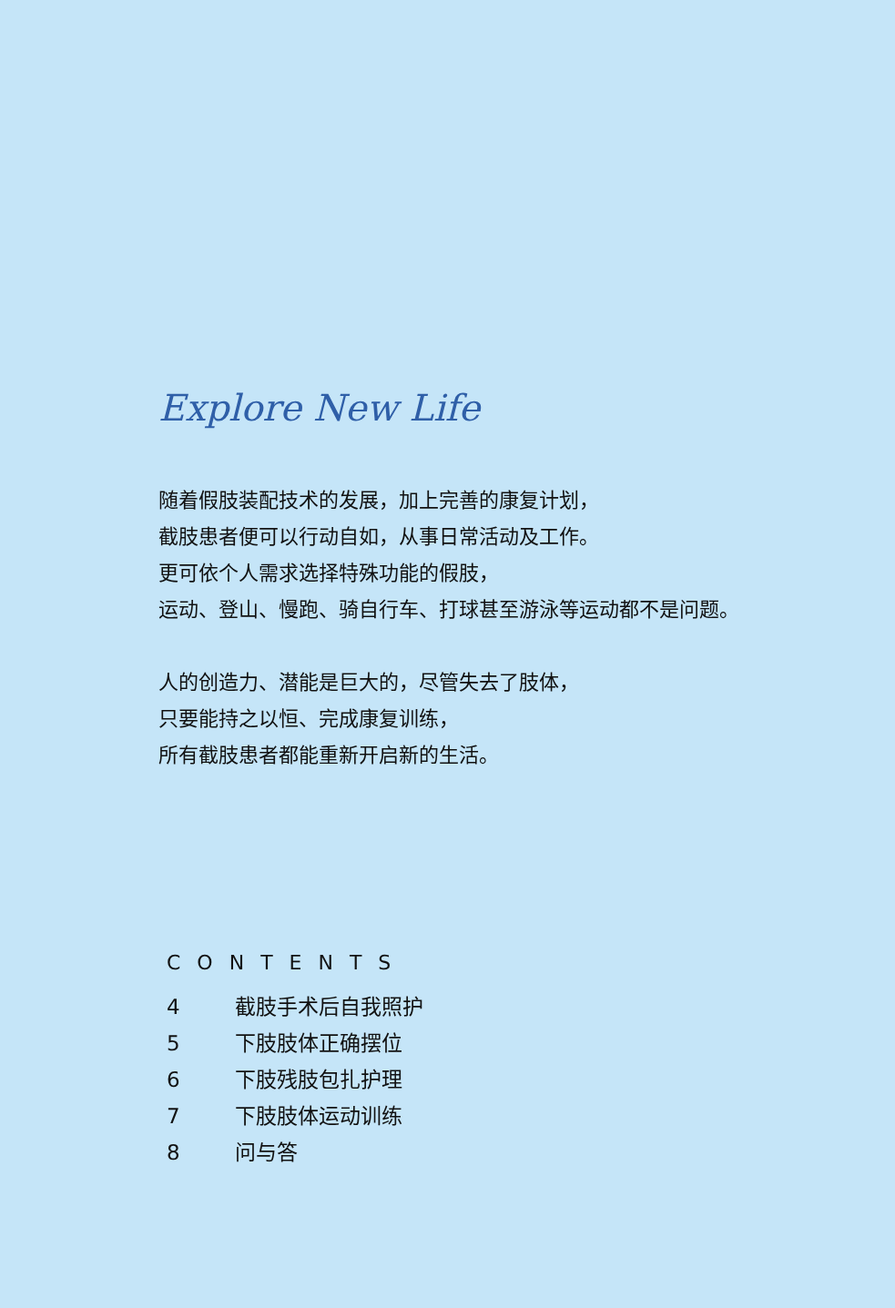Explore New Life
随着假肢装配技术的发展，加上完善的康复计划，
截肢患者便可以行动自如，从事日常活动及工作。
更可依个人需求选择特殊功能的假肢，
运动、登山、慢跑、骑自行车、打球甚至游泳等运动都不是问题。
人的创造力、潜能是巨大的，尽管失去了肢体，
只要能持之以恒、完成康复训练，
所有截肢患者都能重新开启新的生活。
CONTENTS
4 截肢手术后自我照护
5 下肢肢体正确摆位
6 下肢残肢包扎护理
7 下肢肢体运动训练
8 问与答